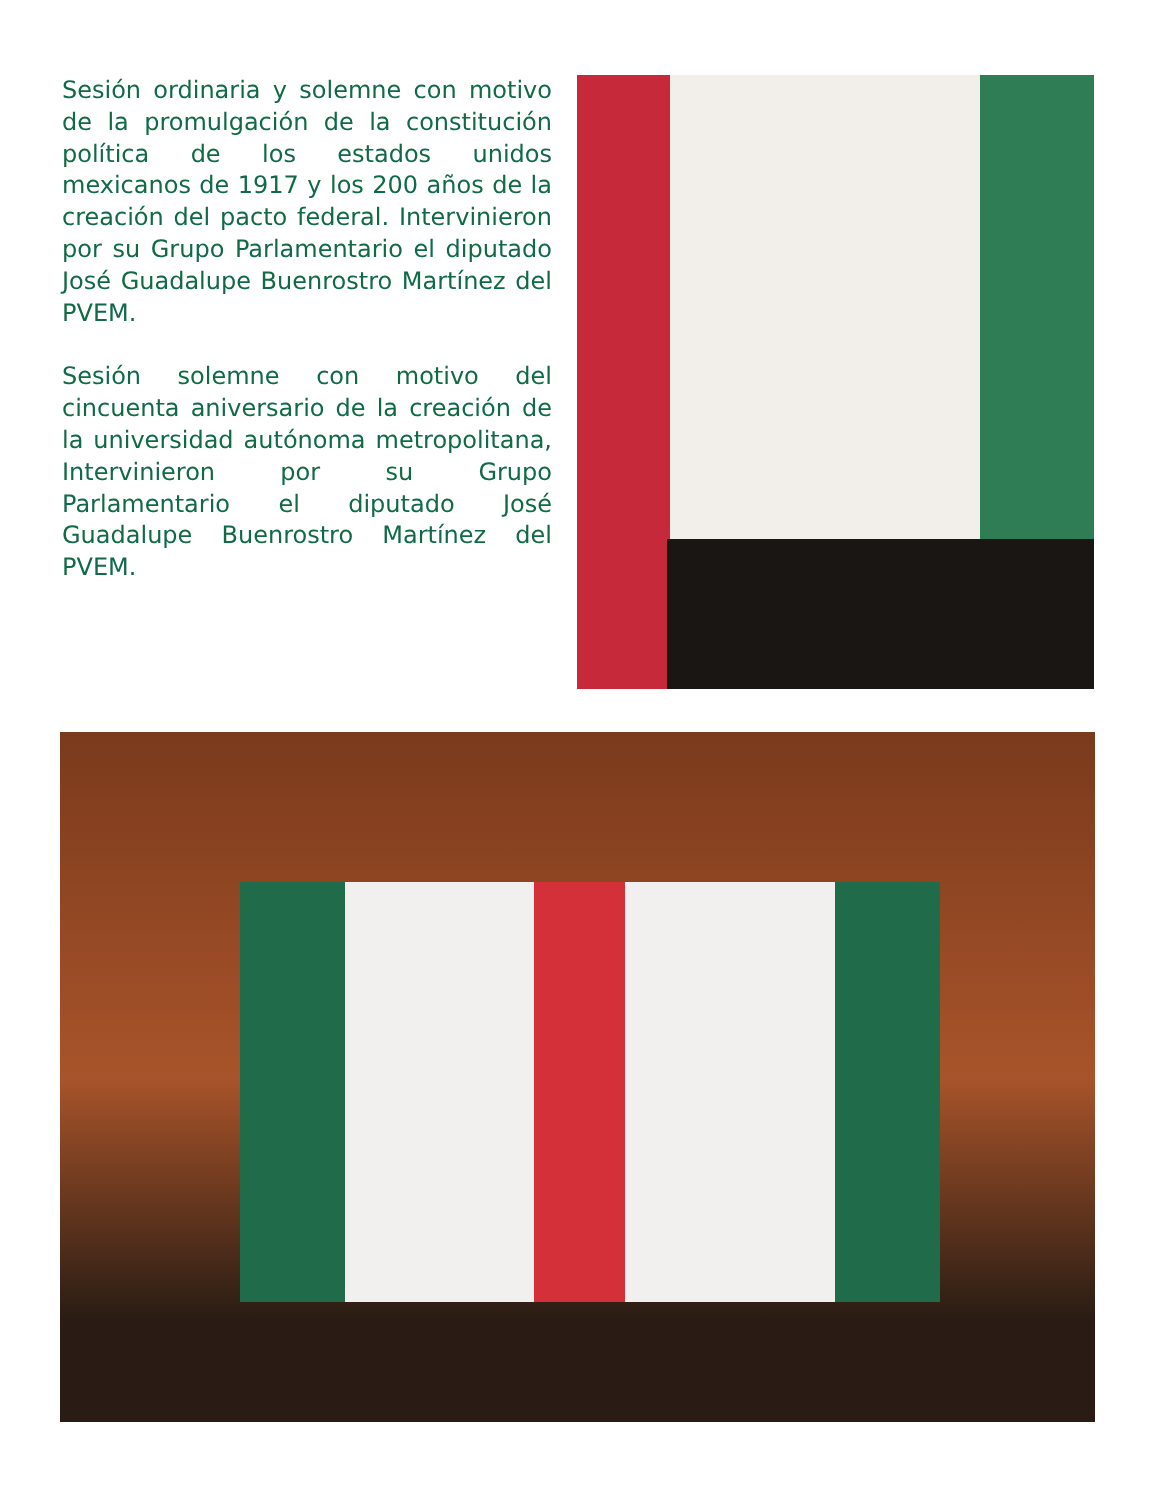Sesión ordinaria y solemne con motivo de la promulgación de la constitución política de los estados unidos mexicanos de 1917 y los 200 años de la creación del pacto federal. Intervinieron por su Grupo Parlamentario el diputado José Guadalupe Buenrostro Martínez del PVEM.
Sesión solemne con motivo del cincuenta aniversario de la creación de la universidad autónoma metropolitana, Intervinieron por su Grupo Parlamentario el diputado José Guadalupe Buenrostro Martínez del PVEM.